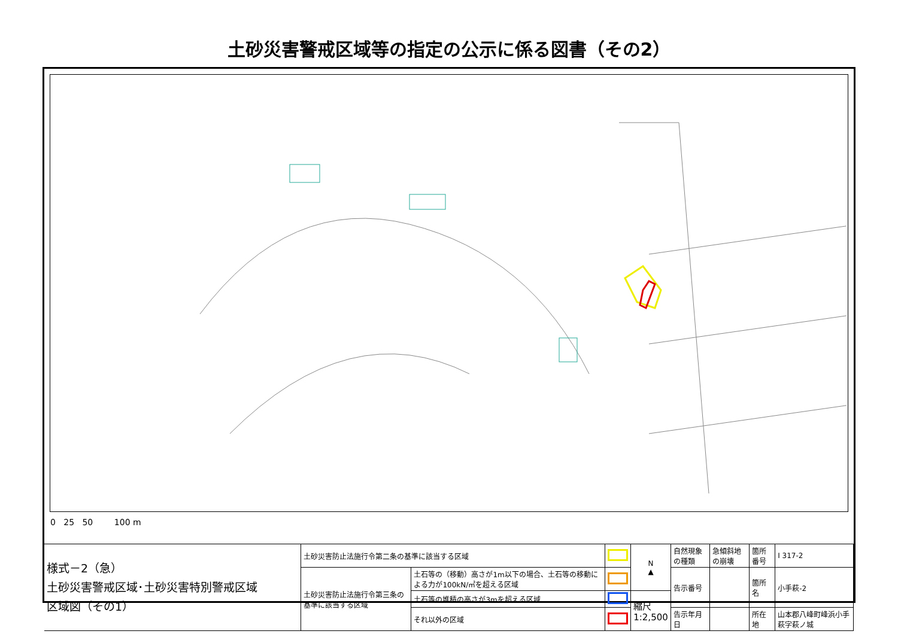土砂災害警戒区域等の指定の公示に係る図書（その2）
0 25 50 100 m
| 様式－2（急） 土砂災害警戒区域･土砂災害特別警戒区域 区域図（その1） | 土砂災害防止法施行令第二条の基準に該当する区域 | | | N ▲ | 自然現象の種類 | 急傾斜地の崩壊 | 箇所番号 | I 317-2 |
| | 土砂災害防止法施行令第三条の基準に該当する区域 | 土石等の（移動）高さが1m以下の場合、土石等の移動による力が100kN/㎡を超える区域 | | | 告示番号 | | 箇所名 | 小手萩-2 |
| | | 土石等の堆積の高さが3mを超える区域 | | 縮尺 1:2,500 | | | | |
| | | それ以外の区域 | | | 告示年月日 | | 所在地 | 山本郡八峰町峰浜小手萩字萩ノ城 |